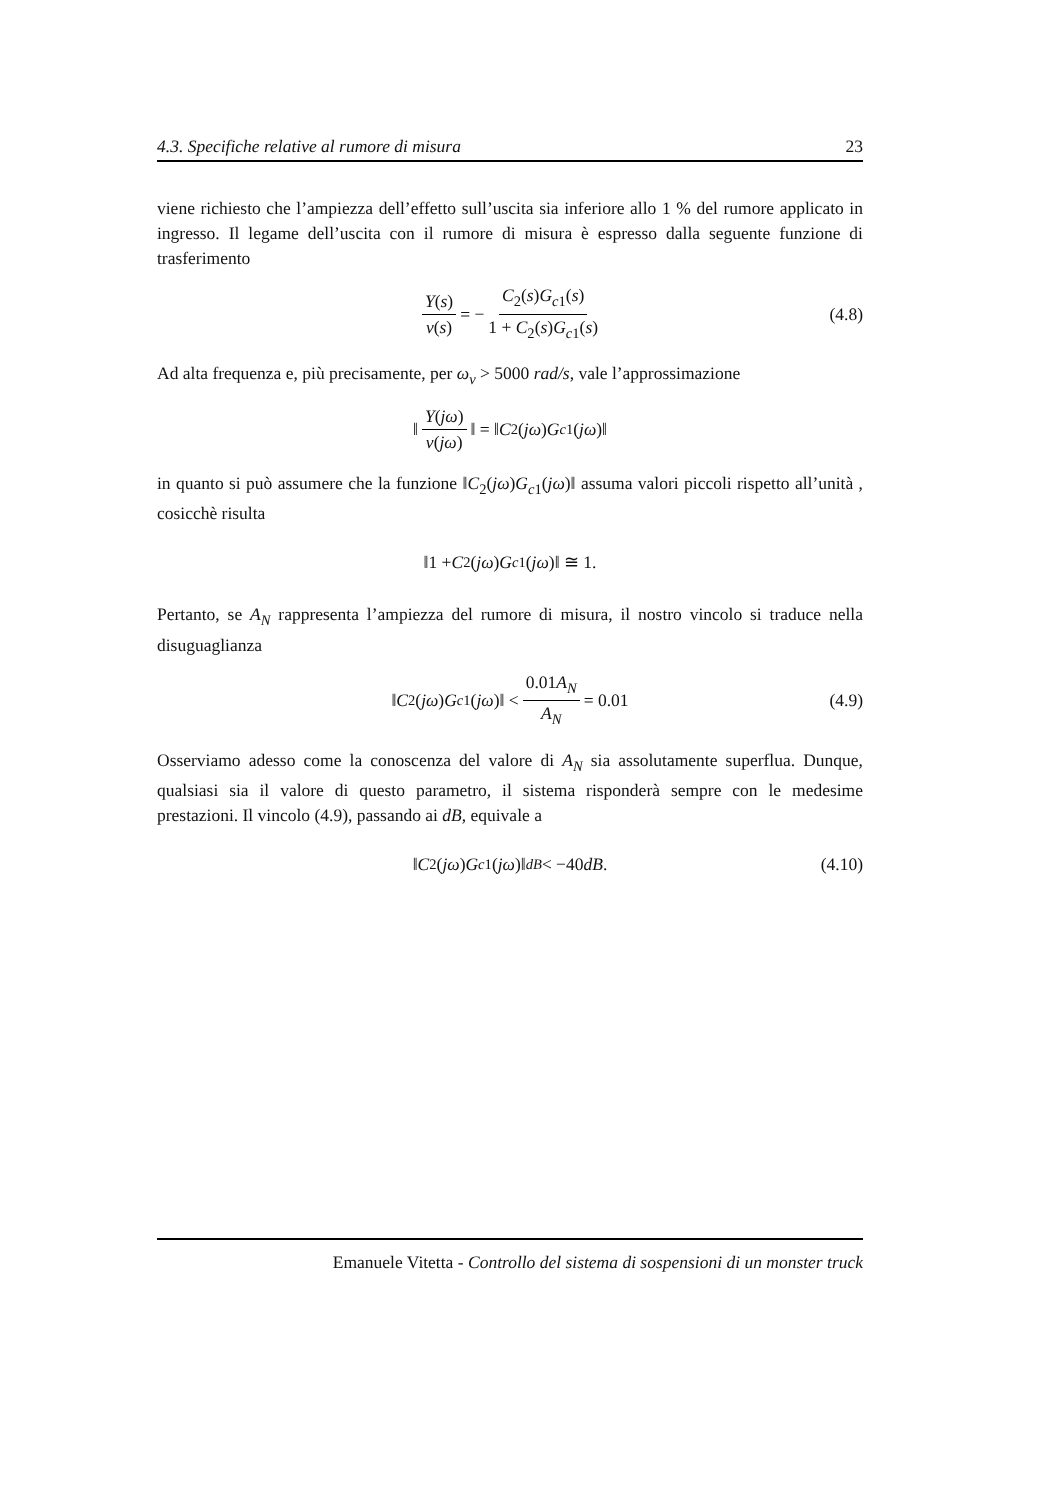4.3. Specifiche relative al rumore di misura 23
viene richiesto che l’ampiezza dell’effetto sull’uscita sia inferiore allo 1 % del rumore applicato in ingresso. Il legame dell’uscita con il rumore di misura è espresso dalla seguente funzione di trasferimento
Y(s) ν(s) = − C<sub>2</sub>(s)G<sub>c1</sub>(s) 1 + C<sub>2</sub>(s)G<sub>c1</sub>(s) (4.8)
Ad alta frequenza e, più precisamente, per ω<sub>ν</sub> > 5000 rad/s, vale l’approssimazione
‖ Y(jω) ν(jω) ‖ = ‖ C<sub>2</sub>(jω) G<sub>c1</sub>(jω)‖
in quanto si può assumere che la funzione ‖C<sub>2</sub>(jω)G<sub>c1</sub>(jω)‖ assuma valori piccoli rispetto all’unità , cosicchè risulta
‖1 + C<sub>2</sub>(jω) G<sub>c1</sub>(jω)‖ ≅ 1.
Pertanto, se A<sub>N</sub> rappresenta l’ampiezza del rumore di misura, il nostro vincolo si traduce nella disuguaglianza
‖ C<sub>2</sub>(jω) G<sub>c1</sub>(jω)‖ < 0.01A<sub>N</sub> A<sub>N</sub> = 0.01 (4.9)
Osserviamo adesso come la conoscenza del valore di A<sub>N</sub> sia assolutamente superflua. Dunque, qualsiasi sia il valore di questo parametro, il sistema risponderà sempre con le medesime prestazioni. Il vincolo (4.9), passando ai dB, equivale a
‖ C<sub>2</sub>(jω) G<sub>c1</sub>(jω)‖<sub>dB</sub> < −40 dB. (4.10)
Emanuele Vitetta - Controllo del sistema di sospensioni di un monster truck